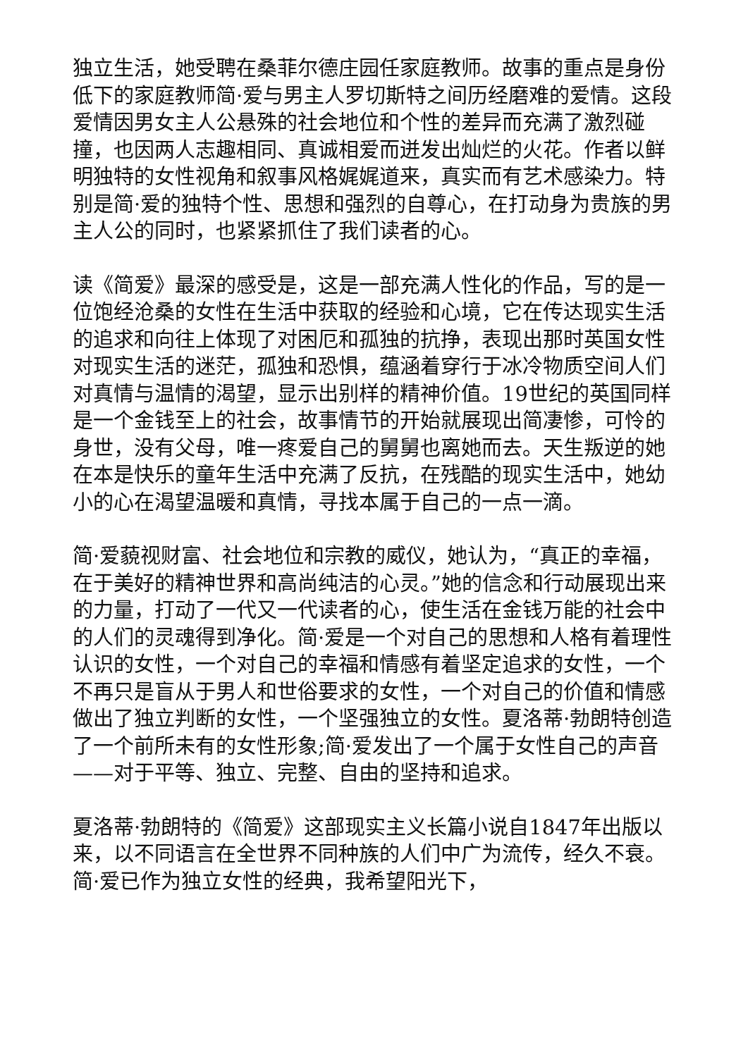独立生活，她受聘在桑菲尔德庄园任家庭教师。故事的重点是身份低下的家庭教师简·爱与男主人罗切斯特之间历经磨难的爱情。这段爱情因男女主人公悬殊的社会地位和个性的差异而充满了激烈碰撞，也因两人志趣相同、真诚相爱而迸发出灿烂的火花。作者以鲜明独特的女性视角和叙事风格娓娓道来，真实而有艺术感染力。特别是简·爱的独特个性、思想和强烈的自尊心，在打动身为贵族的男主人公的同时，也紧紧抓住了我们读者的心。
读《简爱》最深的感受是，这是一部充满人性化的作品，写的是一位饱经沧桑的女性在生活中获取的经验和心境，它在传达现实生活的追求和向往上体现了对困厄和孤独的抗挣，表现出那时英国女性对现实生活的迷茫，孤独和恐惧，蕴涵着穿行于冰冷物质空间人们对真情与温情的渴望，显示出别样的精神价值。19世纪的英国同样是一个金钱至上的社会，故事情节的开始就展现出简凄惨，可怜的身世，没有父母，唯一疼爱自己的舅舅也离她而去。天生叛逆的她在本是快乐的童年生活中充满了反抗，在残酷的现实生活中，她幼小的心在渴望温暖和真情，寻找本属于自己的一点一滴。
简·爱藐视财富、社会地位和宗教的威仪，她认为，“真正的幸福，在于美好的精神世界和高尚纯洁的心灵。”她的信念和行动展现出来的力量，打动了一代又一代读者的心，使生活在金钱万能的社会中的人们的灵魂得到净化。简·爱是一个对自己的思想和人格有着理性认识的女性，一个对自己的幸福和情感有着坚定追求的女性，一个不再只是盲从于男人和世俗要求的女性，一个对自己的价值和情感做出了独立判断的女性，一个坚强独立的女性。夏洛蒂·勃朗特创造了一个前所未有的女性形象;简·爱发出了一个属于女性自己的声音——对于平等、独立、完整、自由的坚持和追求。
夏洛蒂·勃朗特的《简爱》这部现实主义长篇小说自1847年出版以来，以不同语言在全世界不同种族的人们中广为流传，经久不衰。简·爱已作为独立女性的经典，我希望阳光下，